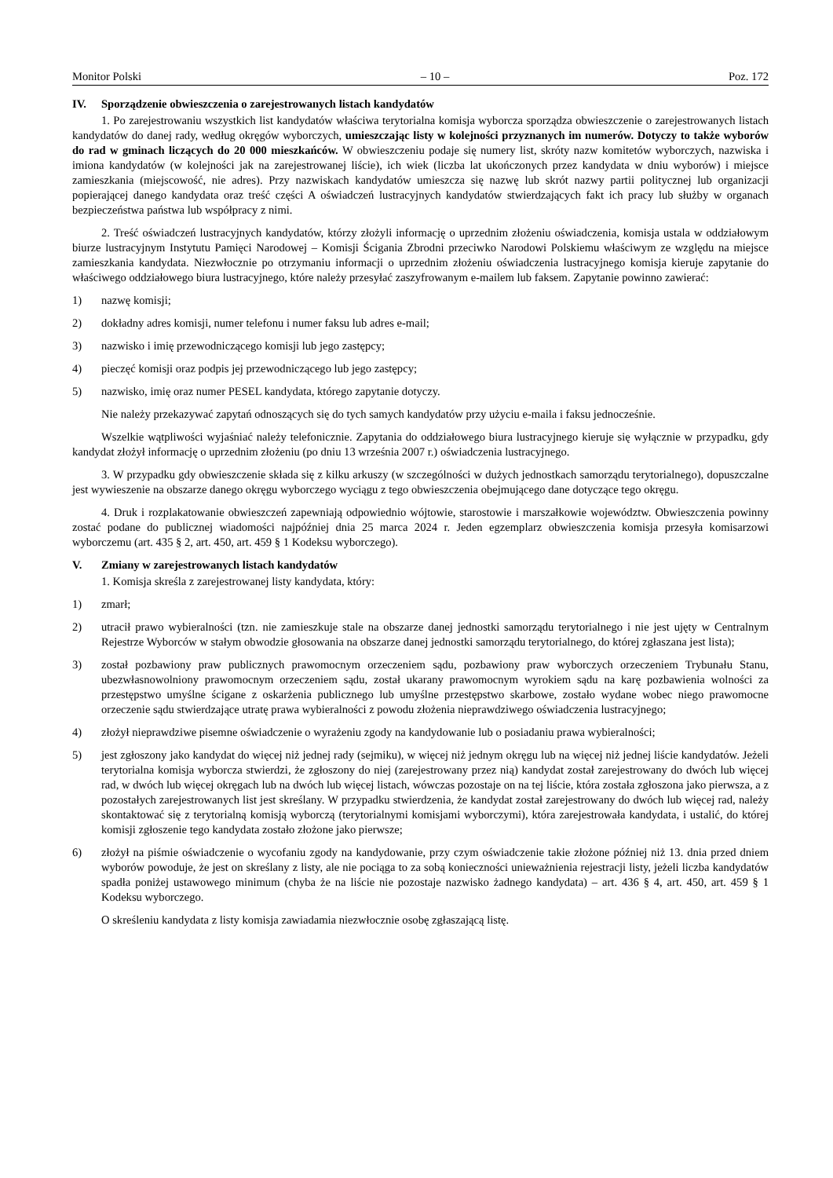Monitor Polski – 10 – Poz. 172
IV. Sporządzenie obwieszczenia o zarejestrowanych listach kandydatów
1. Po zarejestrowaniu wszystkich list kandydatów właściwa terytorialna komisja wyborcza sporządza obwieszczenie o zarejestrowanych listach kandydatów do danej rady, według okręgów wyborczych, umieszczając listy w kolejności przyznanych im numerów. Dotyczy to także wyborów do rad w gminach liczących do 20 000 mieszkańców. W obwieszczeniu podaje się numery list, skróty nazw komitetów wyborczych, nazwiska i imiona kandydatów (w kolejności jak na zarejestrowanej liście), ich wiek (liczba lat ukończonych przez kandydata w dniu wyborów) i miejsce zamieszkania (miejscowość, nie adres). Przy nazwiskach kandydatów umieszcza się nazwę lub skrót nazwy partii politycznej lub organizacji popierającej danego kandydata oraz treść części A oświadczeń lustracyjnych kandydatów stwierdzających fakt ich pracy lub służby w organach bezpieczeństwa państwa lub współpracy z nimi.
2. Treść oświadczeń lustracyjnych kandydatów, którzy złożyli informację o uprzednim złożeniu oświadczenia, komisja ustala w oddziałowym biurze lustracyjnym Instytutu Pamięci Narodowej – Komisji Ścigania Zbrodni przeciwko Narodowi Polskiemu właściwym ze względu na miejsce zamieszkania kandydata. Niezwłocznie po otrzymaniu informacji o uprzednim złożeniu oświadczenia lustracyjnego komisja kieruje zapytanie do właściwego oddziałowego biura lustracyjnego, które należy przesyłać zaszyfrowanym e-mailem lub faksem. Zapytanie powinno zawierać:
1) nazwę komisji;
2) dokładny adres komisji, numer telefonu i numer faksu lub adres e-mail;
3) nazwisko i imię przewodniczącego komisji lub jego zastępcy;
4) pieczęć komisji oraz podpis jej przewodniczącego lub jego zastępcy;
5) nazwisko, imię oraz numer PESEL kandydata, którego zapytanie dotyczy.
Nie należy przekazywać zapytań odnoszących się do tych samych kandydatów przy użyciu e-maila i faksu jednocześnie.
Wszelkie wątpliwości wyjaśniać należy telefonicznie. Zapytania do oddziałowego biura lustracyjnego kieruje się wyłącznie w przypadku, gdy kandydat złożył informację o uprzednim złożeniu (po dniu 13 września 2007 r.) oświadczenia lustracyjnego.
3. W przypadku gdy obwieszczenie składa się z kilku arkuszy (w szczególności w dużych jednostkach samorządu terytorialnego), dopuszczalne jest wywieszenie na obszarze danego okręgu wyborczego wyciągu z tego obwieszczenia obejmującego dane dotyczące tego okręgu.
4. Druk i rozplakatowanie obwieszczeń zapewniają odpowiednio wójtowie, starostowie i marszałkowie województw. Obwieszczenia powinny zostać podane do publicznej wiadomości najpóźniej dnia 25 marca 2024 r. Jeden egzemplarz obwieszczenia komisja przesyła komisarzowi wyborczemu (art. 435 § 2, art. 450, art. 459 § 1 Kodeksu wyborczego).
V. Zmiany w zarejestrowanych listach kandydatów
1. Komisja skreśla z zarejestrowanej listy kandydata, który:
1) zmarł;
2) utracił prawo wybieralności (tzn. nie zamieszkuje stale na obszarze danej jednostki samorządu terytorialnego i nie jest ujęty w Centralnym Rejestrze Wyborców w stałym obwodzie głosowania na obszarze danej jednostki samorządu terytorialnego, do której zgłaszana jest lista);
3) został pozbawiony praw publicznych prawomocnym orzeczeniem sądu, pozbawiony praw wyborczych orzeczeniem Trybunału Stanu, ubezwłasnowolniony prawomocnym orzeczeniem sądu, został ukarany prawomocnym wyrokiem sądu na karę pozbawienia wolności za przestępstwo umyślne ścigane z oskarżenia publicznego lub umyślne przestępstwo skarbowe, zostało wydane wobec niego prawomocne orzeczenie sądu stwierdzające utratę prawa wybieralności z powodu złożenia nieprawdziwego oświadczenia lustracyjnego;
4) złożył nieprawdziwe pisemne oświadczenie o wyrażeniu zgody na kandydowanie lub o posiadaniu prawa wybieralności;
5) jest zgłoszony jako kandydat do więcej niż jednej rady (sejmiku), w więcej niż jednym okręgu lub na więcej niż jednej liście kandydatów. Jeżeli terytorialna komisja wyborcza stwierdzi, że zgłoszony do niej (zarejestrowany przez nią) kandydat został zarejestrowany do dwóch lub więcej rad, w dwóch lub więcej okręgach lub na dwóch lub więcej listach, wówczas pozostaje on na tej liście, która została zgłoszona jako pierwsza, a z pozostałych zarejestrowanych list jest skreślany. W przypadku stwierdzenia, że kandydat został zarejestrowany do dwóch lub więcej rad, należy skontaktować się z terytorialną komisją wyborczą (terytorialnymi komisjami wyborczymi), która zarejestrowała kandydata, i ustalić, do której komisji zgłoszenie tego kandydata zostało złożone jako pierwsze;
6) złożył na piśmie oświadczenie o wycofaniu zgody na kandydowanie, przy czym oświadczenie takie złożone później niż 13. dnia przed dniem wyborów powoduje, że jest on skreślany z listy, ale nie pociąga to za sobą konieczności unieważnienia rejestracji listy, jeżeli liczba kandydatów spadła poniżej ustawowego minimum (chyba że na liście nie pozostaje nazwisko żadnego kandydata) – art. 436 § 4, art. 450, art. 459 § 1 Kodeksu wyborczego.
O skreśleniu kandydata z listy komisja zawiadamia niezwłocznie osobę zgłaszającą listę.